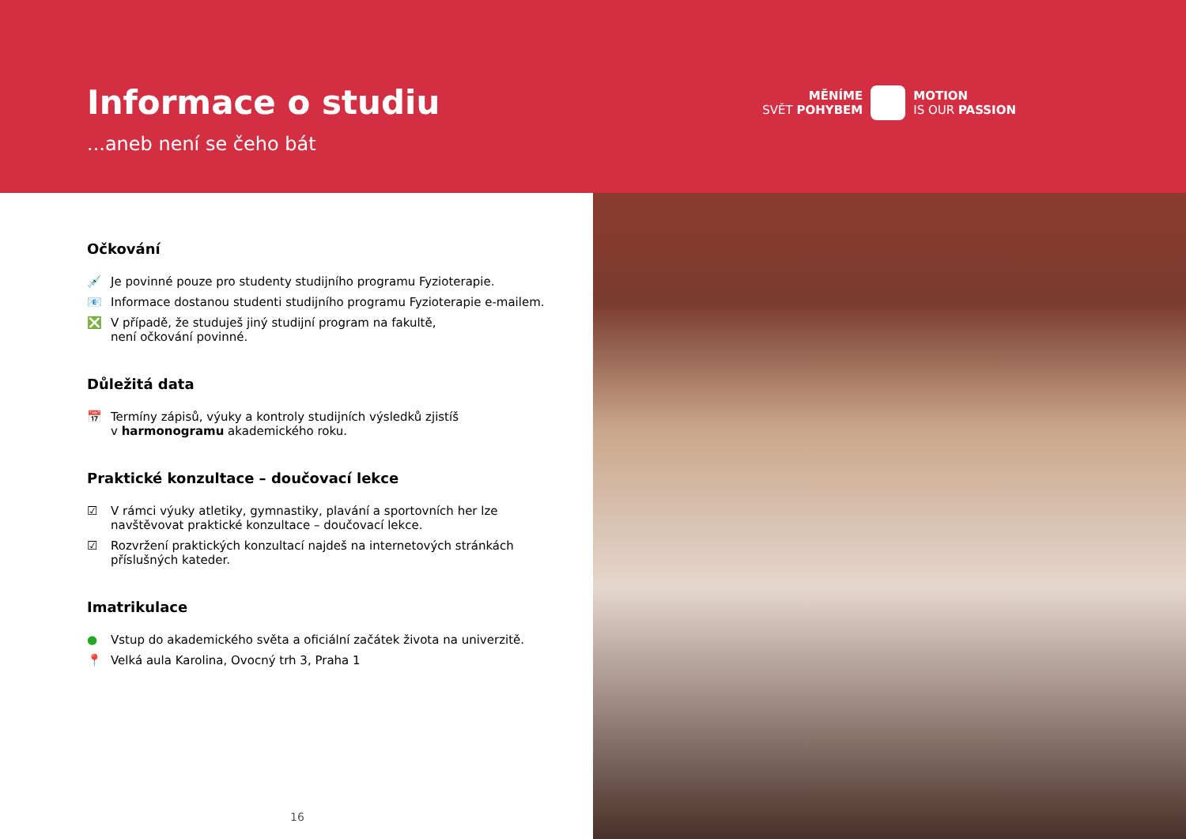Informace o studiu
...aneb není se čeho bát
MĚNÍME
SVĚT POHYBEM
MOTION
IS OUR PASSION
Očkování
💉 Je povinné pouze pro studenty studijního programu Fyzioterapie.
📧 Informace dostanou studenti studijního programu Fyzioterapie e-mailem.
❎ V případě, že studuješ jiný studijní program na fakultě,
není očkování povinné.
Důležitá data
📅 Termíny zápisů, výuky a kontroly studijních výsledků zjistíš
v harmonogramu akademického roku.
Praktické konzultace – doučovací lekce
☑ V rámci výuky atletiky, gymnastiky, plavání a sportovních her lze
navštěvovat praktické konzultace – doučovací lekce.
☑ Rozvržení praktických konzultací najdeš na internetových stránkách
příslušných kateder.
Imatrikulace
● Vstup do akademického světa a oficiální začátek života na univerzitě.
📍 Velká aula Karolina, Ovocný trh 3, Praha 1
16